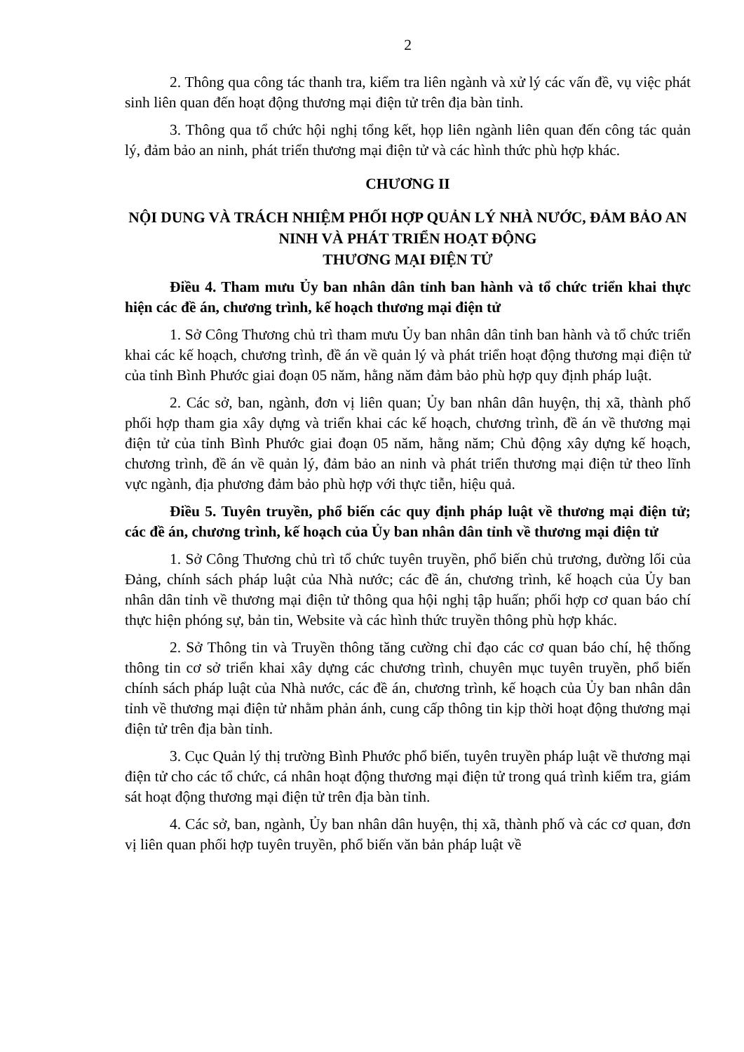2
2. Thông qua công tác thanh tra, kiểm tra liên ngành và xử lý các vấn đề, vụ việc phát sinh liên quan đến hoạt động thương mại điện tử trên địa bàn tỉnh.
3. Thông qua tổ chức hội nghị tổng kết, họp liên ngành liên quan đến công tác quản lý, đảm bảo an ninh, phát triển thương mại điện tử và các hình thức phù hợp khác.
CHƯƠNG II
NỘI DUNG VÀ TRÁCH NHIỆM PHỐI HỢP QUẢN LÝ NHÀ NƯỚC, ĐẢM BẢO AN NINH VÀ PHÁT TRIỂN HOẠT ĐỘNG
THƯƠNG MẠI ĐIỆN TỬ
Điều 4. Tham mưu Ủy ban nhân dân tỉnh ban hành và tổ chức triển khai thực hiện các đề án, chương trình, kế hoạch thương mại điện tử
1. Sở Công Thương chủ trì tham mưu Ủy ban nhân dân tỉnh ban hành và tổ chức triển khai các kế hoạch, chương trình, đề án về quản lý và phát triển hoạt động thương mại điện tử của tỉnh Bình Phước giai đoạn 05 năm, hằng năm đảm bảo phù hợp quy định pháp luật.
2. Các sở, ban, ngành, đơn vị liên quan; Ủy ban nhân dân huyện, thị xã, thành phố phối hợp tham gia xây dựng và triển khai các kế hoạch, chương trình, đề án về thương mại điện tử của tỉnh Bình Phước giai đoạn 05 năm, hằng năm; Chủ động xây dựng kế hoạch, chương trình, đề án về quản lý, đảm bảo an ninh và phát triển thương mại điện tử theo lĩnh vực ngành, địa phương đảm bảo phù hợp với thực tiễn, hiệu quả.
Điều 5. Tuyên truyền, phổ biến các quy định pháp luật về thương mại điện tử; các đề án, chương trình, kế hoạch của Ủy ban nhân dân tỉnh về thương mại điện tử
1. Sở Công Thương chủ trì tổ chức tuyên truyền, phổ biến chủ trương, đường lối của Đảng, chính sách pháp luật của Nhà nước; các đề án, chương trình, kế hoạch của Ủy ban nhân dân tỉnh về thương mại điện tử thông qua hội nghị tập huấn; phối hợp cơ quan báo chí thực hiện phóng sự, bản tin, Website và các hình thức truyền thông phù hợp khác.
2. Sở Thông tin và Truyền thông tăng cường chỉ đạo các cơ quan báo chí, hệ thống thông tin cơ sở triển khai xây dựng các chương trình, chuyên mục tuyên truyền, phổ biến chính sách pháp luật của Nhà nước, các đề án, chương trình, kế hoạch của Ủy ban nhân dân tỉnh về thương mại điện tử nhằm phản ánh, cung cấp thông tin kịp thời hoạt động thương mại điện tử trên địa bàn tỉnh.
3. Cục Quản lý thị trường Bình Phước phổ biến, tuyên truyền pháp luật về thương mại điện tử cho các tổ chức, cá nhân hoạt động thương mại điện tử trong quá trình kiểm tra, giám sát hoạt động thương mại điện tử trên địa bàn tỉnh.
4. Các sở, ban, ngành, Ủy ban nhân dân huyện, thị xã, thành phố và các cơ quan, đơn vị liên quan phối hợp tuyên truyền, phổ biến văn bản pháp luật về